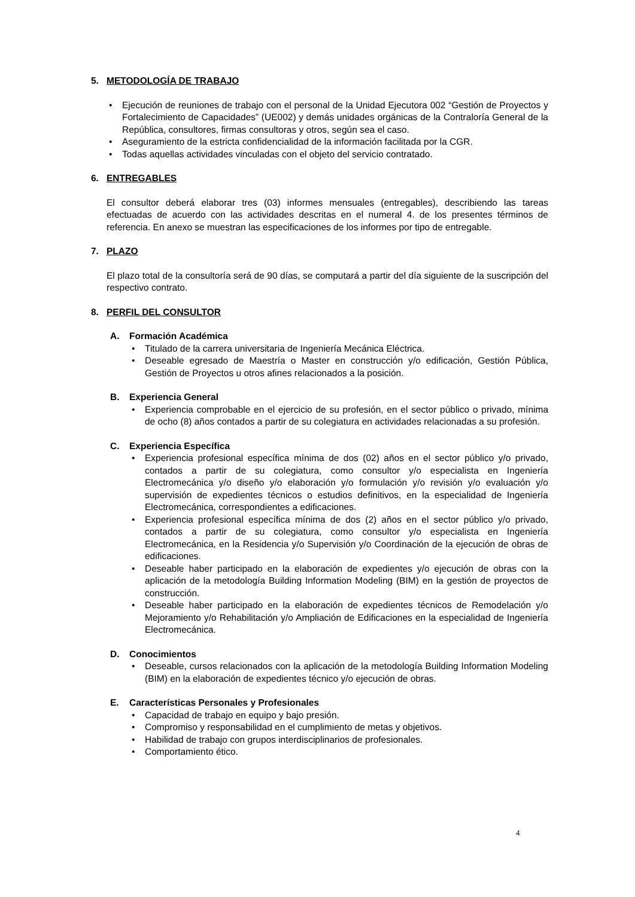5. METODOLOGÍA DE TRABAJO
• Ejecución de reuniones de trabajo con el personal de la Unidad Ejecutora 002 “Gestión de Proyectos y Fortalecimiento de Capacidades” (UE002) y demás unidades orgánicas de la Contraloría General de la República, consultores, firmas consultoras y otros, según sea el caso.
• Aseguramiento de la estricta confidencialidad de la información facilitada por la CGR.
• Todas aquellas actividades vinculadas con el objeto del servicio contratado.
6. ENTREGABLES
El consultor deberá elaborar tres (03) informes mensuales (entregables), describiendo las tareas efectuadas de acuerdo con las actividades descritas en el numeral 4. de los presentes términos de referencia. En anexo se muestran las especificaciones de los informes por tipo de entregable.
7. PLAZO
El plazo total de la consultoría será de 90 días, se computará a partir del día siguiente de la suscripción del respectivo contrato.
8. PERFIL DEL CONSULTOR
A. Formación Académica
• Titulado de la carrera universitaria de Ingeniería Mecánica Eléctrica.
• Deseable egresado de Maestría o Master en construcción y/o edificación, Gestión Pública, Gestión de Proyectos u otros afines relacionados a la posición.
B. Experiencia General
• Experiencia comprobable en el ejercicio de su profesión, en el sector público o privado, mínima de ocho (8) años contados a partir de su colegiatura en actividades relacionadas a su profesión.
C. Experiencia Específica
• Experiencia profesional específica mínima de dos (02) años en el sector público y/o privado, contados a partir de su colegiatura, como consultor y/o especialista en Ingeniería Electromecánica y/o diseño y/o elaboración y/o formulación y/o revisión y/o evaluación y/o supervisión de expedientes técnicos o estudios definitivos, en la especialidad de Ingeniería Electromecánica, correspondientes a edificaciones.
• Experiencia profesional específica mínima de dos (2) años en el sector público y/o privado, contados a partir de su colegiatura, como consultor y/o especialista en Ingeniería Electromecánica, en la Residencia y/o Supervisión y/o Coordinación de la ejecución de obras de edificaciones.
• Deseable haber participado en la elaboración de expedientes y/o ejecución de obras con la aplicación de la metodología Building Information Modeling (BIM) en la gestión de proyectos de construcción.
• Deseable haber participado en la elaboración de expedientes técnicos de Remodelación y/o Mejoramiento y/o Rehabilitación y/o Ampliación de Edificaciones en la especialidad de Ingeniería Electromecánica.
D. Conocimientos
• Deseable, cursos relacionados con la aplicación de la metodología Building Information Modeling (BIM) en la elaboración de expedientes técnico y/o ejecución de obras.
E. Características Personales y Profesionales
• Capacidad de trabajo en equipo y bajo presión.
• Compromiso y responsabilidad en el cumplimiento de metas y objetivos.
• Habilidad de trabajo con grupos interdisciplinarios de profesionales.
• Comportamiento ético.
4